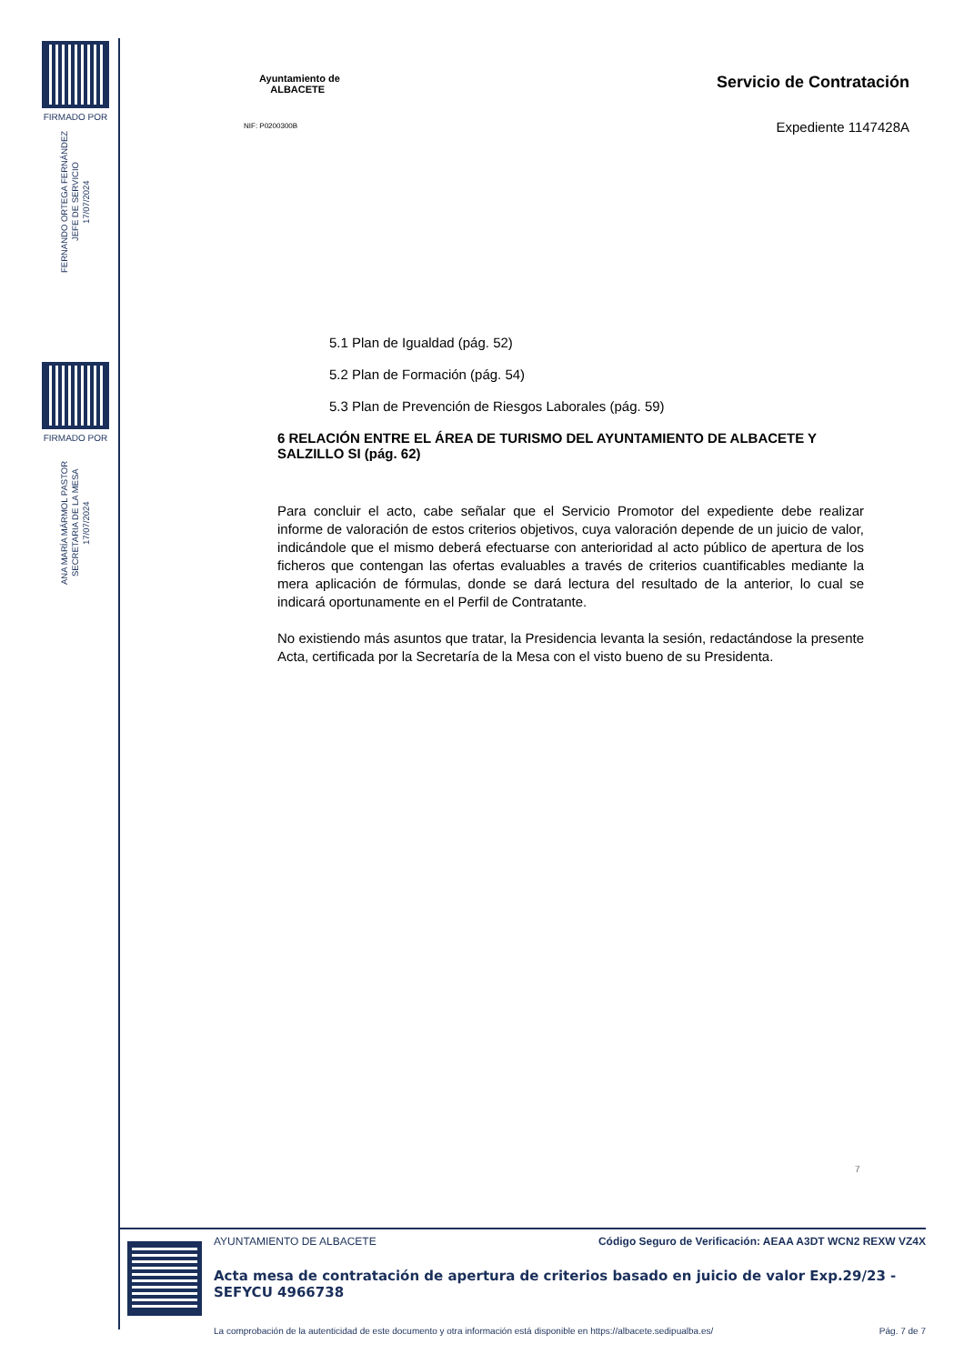FIRMADO POR
FERNANDO ORTEGA FERNÁNDEZ
JEFE DE SERVICIO
17/07/2024
FIRMADO POR
ANA MARÍA MÁRMOL PASTOR
SECRETARIA DE LA MESA
17/07/2024
Ayuntamiento de
ALBACETE
NIF: P0200300B
Servicio de Contratación
Expediente 1147428A
5.1 Plan de Igualdad (pág. 52)
5.2 Plan de Formación (pág. 54)
5.3 Plan de Prevención de Riesgos Laborales (pág. 59)
6 RELACIÓN ENTRE EL ÁREA DE TURISMO DEL AYUNTAMIENTO DE ALBACETE Y SALZILLO SI (pág. 62)
Para concluir el acto, cabe señalar que el Servicio Promotor del expediente debe realizar informe de valoración de estos criterios objetivos, cuya valoración depende de un juicio de valor, indicándole que el mismo deberá efectuarse con anterioridad al acto público de apertura de los ficheros que contengan las ofertas evaluables a través de criterios cuantificables mediante la mera aplicación de fórmulas, donde se dará lectura del resultado de la anterior, lo cual se indicará oportunamente en el Perfil de Contratante.
No existiendo más asuntos que tratar, la Presidencia levanta la sesión, redactándose la presente Acta, certificada por la Secretaría de la Mesa con el visto bueno de su Presidenta.
7
AYUNTAMIENTO DE ALBACETE Código Seguro de Verificación: AEAA A3DT WCN2 REXW VZ4X
Acta mesa de contratación de apertura de criterios basado en juicio de valor Exp.29/23 - SEFYCU 4966738
La comprobación de la autenticidad de este documento y otra información está disponible en https://albacete.sedipualba.es/ Pág. 7 de 7